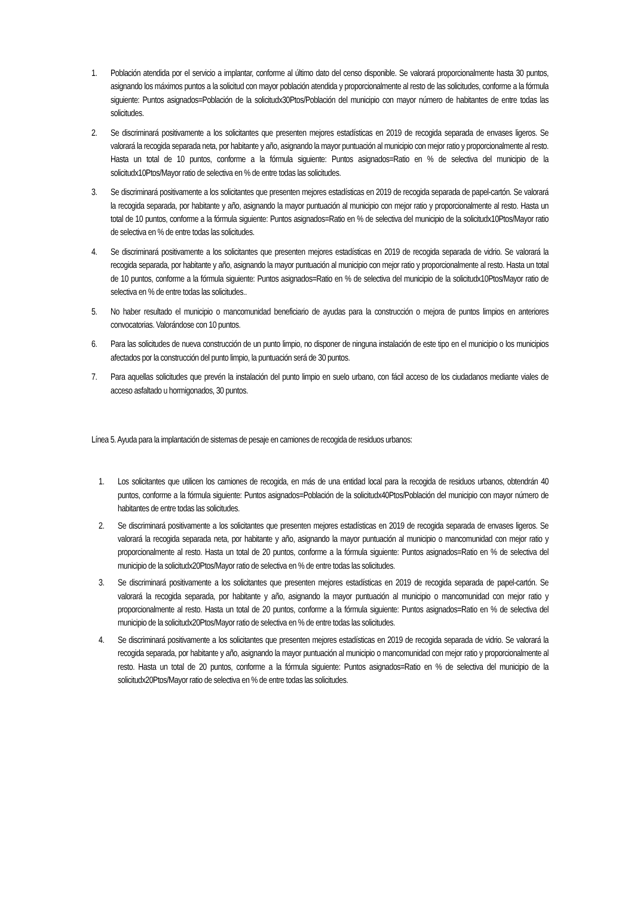1. Población atendida por el servicio a implantar, conforme al último dato del censo disponible. Se valorará proporcionalmente hasta 30 puntos, asignando los máximos puntos a la solicitud con mayor población atendida y proporcionalmente al resto de las solicitudes, conforme a la fórmula siguiente: Puntos asignados=Población de la solicitudx30Ptos/Población del municipio con mayor número de habitantes de entre todas las solicitudes.
2. Se discriminará positivamente a los solicitantes que presenten mejores estadísticas en 2019 de recogida separada de envases ligeros. Se valorará la recogida separada neta, por habitante y año, asignando la mayor puntuación al municipio con mejor ratio y proporcionalmente al resto. Hasta un total de 10 puntos, conforme a la fórmula siguiente: Puntos asignados=Ratio en % de selectiva del municipio de la solicitudx10Ptos/Mayor ratio de selectiva en % de entre todas las solicitudes.
3. Se discriminará positivamente a los solicitantes que presenten mejores estadísticas en 2019 de recogida separada de papel-cartón. Se valorará la recogida separada, por habitante y año, asignando la mayor puntuación al municipio con mejor ratio y proporcionalmente al resto. Hasta un total de 10 puntos, conforme a la fórmula siguiente: Puntos asignados=Ratio en % de selectiva del municipio de la solicitudx10Ptos/Mayor ratio de selectiva en % de entre todas las solicitudes.
4. Se discriminará positivamente a los solicitantes que presenten mejores estadísticas en 2019 de recogida separada de vidrio. Se valorará la recogida separada, por habitante y año, asignando la mayor puntuación al municipio con mejor ratio y proporcionalmente al resto. Hasta un total de 10 puntos, conforme a la fórmula siguiente: Puntos asignados=Ratio en % de selectiva del municipio de la solicitudx10Ptos/Mayor ratio de selectiva en % de entre todas las solicitudes..
5. No haber resultado el municipio o mancomunidad beneficiario de ayudas para la construcción o mejora de puntos limpios en anteriores convocatorias. Valorándose con 10 puntos.
6. Para las solicitudes de nueva construcción de un punto limpio, no disponer de ninguna instalación de este tipo en el municipio o los municipios afectados por la construcción del punto limpio, la puntuación será de 30 puntos.
7. Para aquellas solicitudes que prevén la instalación del punto limpio en suelo urbano, con fácil acceso de los ciudadanos mediante viales de acceso asfaltado u hormigonados, 30 puntos.
Línea 5. Ayuda para la implantación de sistemas de pesaje en camiones de recogida de residuos urbanos:
1. Los solicitantes que utilicen los camiones de recogida, en más de una entidad local para la recogida de residuos urbanos, obtendrán 40 puntos, conforme a la fórmula siguiente: Puntos asignados=Población de la solicitudx40Ptos/Población del municipio con mayor número de habitantes de entre todas las solicitudes.
2. Se discriminará positivamente a los solicitantes que presenten mejores estadísticas en 2019 de recogida separada de envases ligeros. Se valorará la recogida separada neta, por habitante y año, asignando la mayor puntuación al municipio o mancomunidad con mejor ratio y proporcionalmente al resto. Hasta un total de 20 puntos, conforme a la fórmula siguiente: Puntos asignados=Ratio en % de selectiva del municipio de la solicitudx20Ptos/Mayor ratio de selectiva en % de entre todas las solicitudes.
3. Se discriminará positivamente a los solicitantes que presenten mejores estadísticas en 2019 de recogida separada de papel-cartón. Se valorará la recogida separada, por habitante y año, asignando la mayor puntuación al municipio o mancomunidad con mejor ratio y proporcionalmente al resto. Hasta un total de 20 puntos, conforme a la fórmula siguiente: Puntos asignados=Ratio en % de selectiva del municipio de la solicitudx20Ptos/Mayor ratio de selectiva en % de entre todas las solicitudes.
4. Se discriminará positivamente a los solicitantes que presenten mejores estadísticas en 2019 de recogida separada de vidrio. Se valorará la recogida separada, por habitante y año, asignando la mayor puntuación al municipio o mancomunidad con mejor ratio y proporcionalmente al resto. Hasta un total de 20 puntos, conforme a la fórmula siguiente: Puntos asignados=Ratio en % de selectiva del municipio de la solicitudx20Ptos/Mayor ratio de selectiva en % de entre todas las solicitudes.